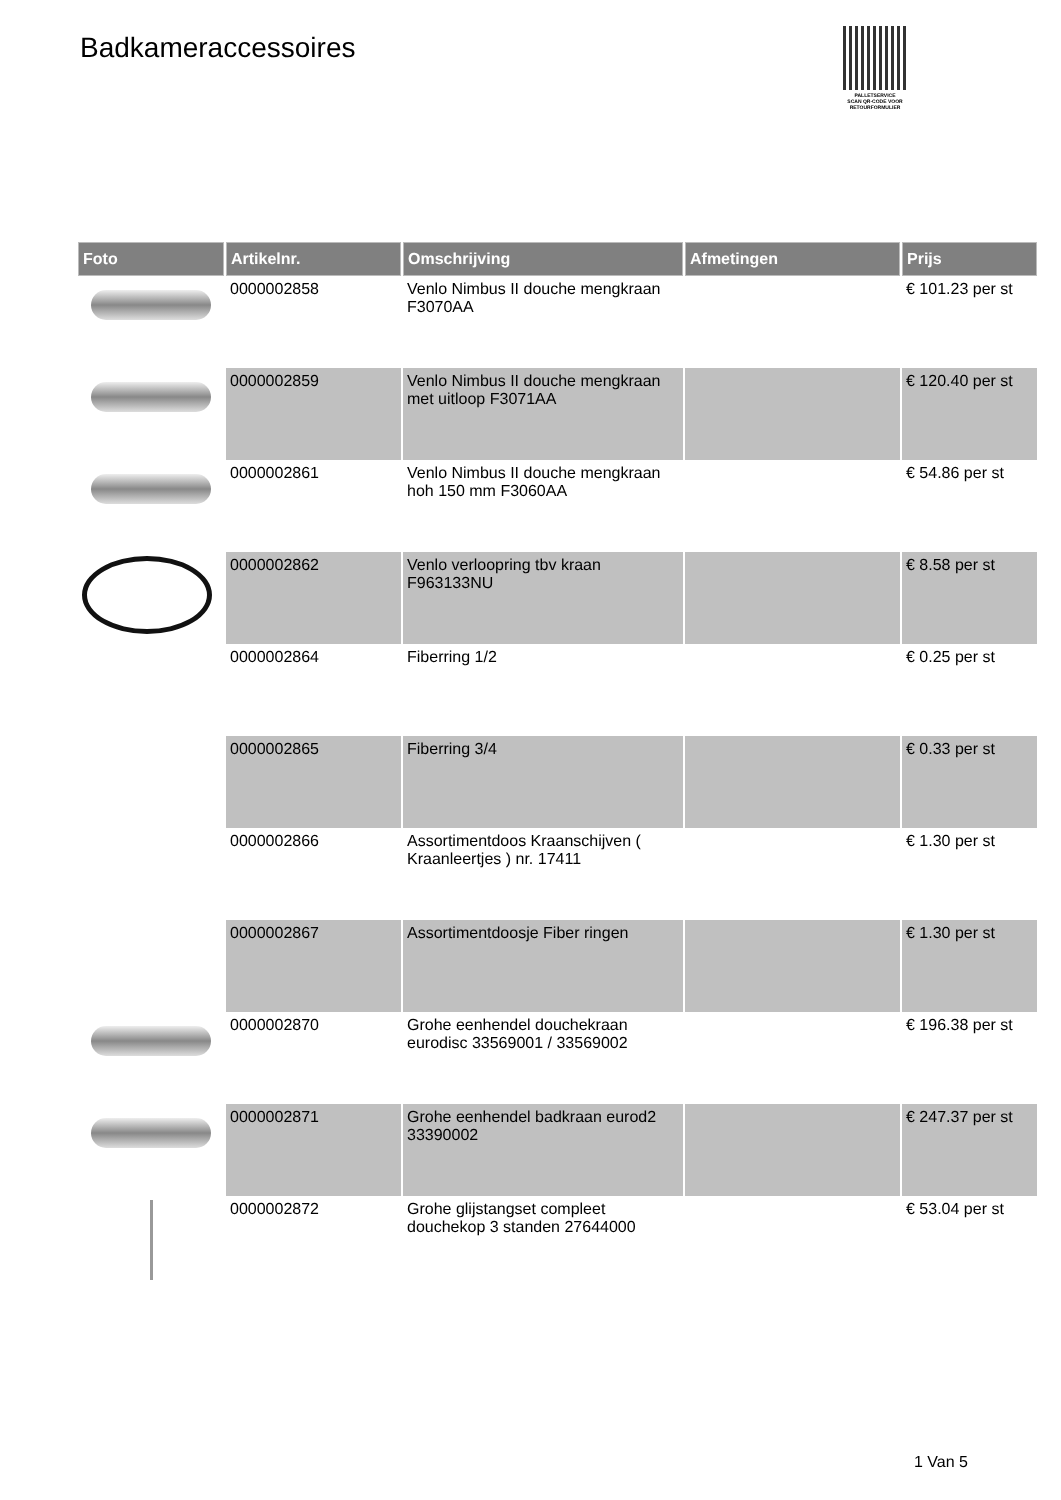Badkameraccessoires
PALLETSERVICE
SCAN QR-CODE VOOR RETOURFORMULIER
| Foto | Artikelnr. | Omschrijving | Afmetingen | Prijs |
| --- | --- | --- | --- | --- |
| | 0000002858 | Venlo Nimbus II douche mengkraan F3070AA | | € 101.23 per st |
| | 0000002859 | Venlo Nimbus II douche mengkraan met uitloop F3071AA | | € 120.40 per st |
| | 0000002861 | Venlo Nimbus II douche mengkraan hoh 150 mm F3060AA | | € 54.86 per st |
| | 0000002862 | Venlo verloopring tbv kraan F963133NU | | € 8.58 per st |
| | 0000002864 | Fiberring 1/2 | | € 0.25 per st |
| | 0000002865 | Fiberring 3/4 | | € 0.33 per st |
| | 0000002866 | Assortimentdoos Kraanschijven ( Kraanleertjes ) nr. 17411 | | € 1.30 per st |
| | 0000002867 | Assortimentdoosje Fiber ringen | | € 1.30 per st |
| | 0000002870 | Grohe eenhendel douchekraan eurodisc 33569001 / 33569002 | | € 196.38 per st |
| | 0000002871 | Grohe eenhendel badkraan eurod2 33390002 | | € 247.37 per st |
| | 0000002872 | Grohe glijstangset compleet douchekop 3 standen 27644000 | | € 53.04 per st |
1 Van 5